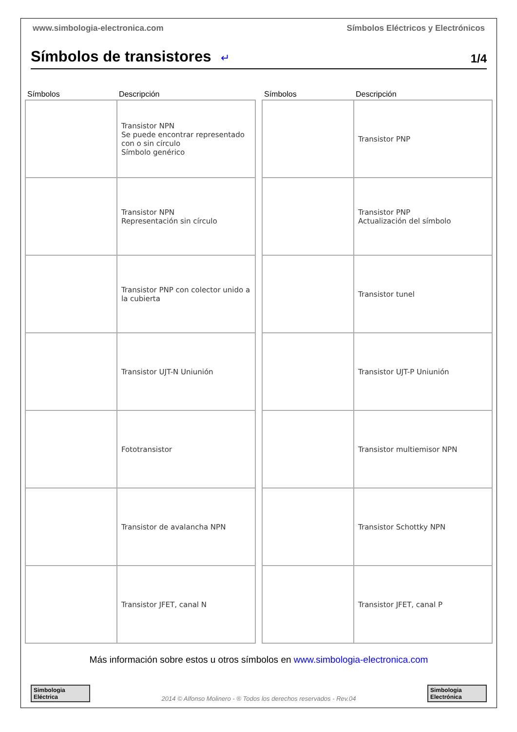www.simbologia-electronica.com Símbolos Eléctricos y Electrónicos
Símbolos de transistores
↵
1/4
| Símbolos | Descripción |
| --- | --- |
| | Transistor NPN Se puede encontrar representado con o sin círculo Símbolo genérico |
| | Transistor NPN Representación sin círculo |
| | Transistor PNP con colector unido a la cubierta |
| | Transistor UJT-N Uniunión |
| | Fototransistor |
| | Transistor de avalancha NPN |
| | Transistor JFET, canal N |
| Símbolos | Descripción |
| --- | --- |
| | Transistor PNP |
| | Transistor PNP Actualización del símbolo |
| | Transistor tunel |
| | Transistor UJT-P Uniunión |
| | Transistor multiemisor NPN |
| | Transistor Schottky NPN |
| | Transistor JFET, canal P |
Más información sobre estos u otros símbolos en www.simbologia-electronica.com
Simbologia Eléctrica
2014 © Alfonso Molinero - ® Todos los derechos reservados - Rev.04
Simbologia Electrónica